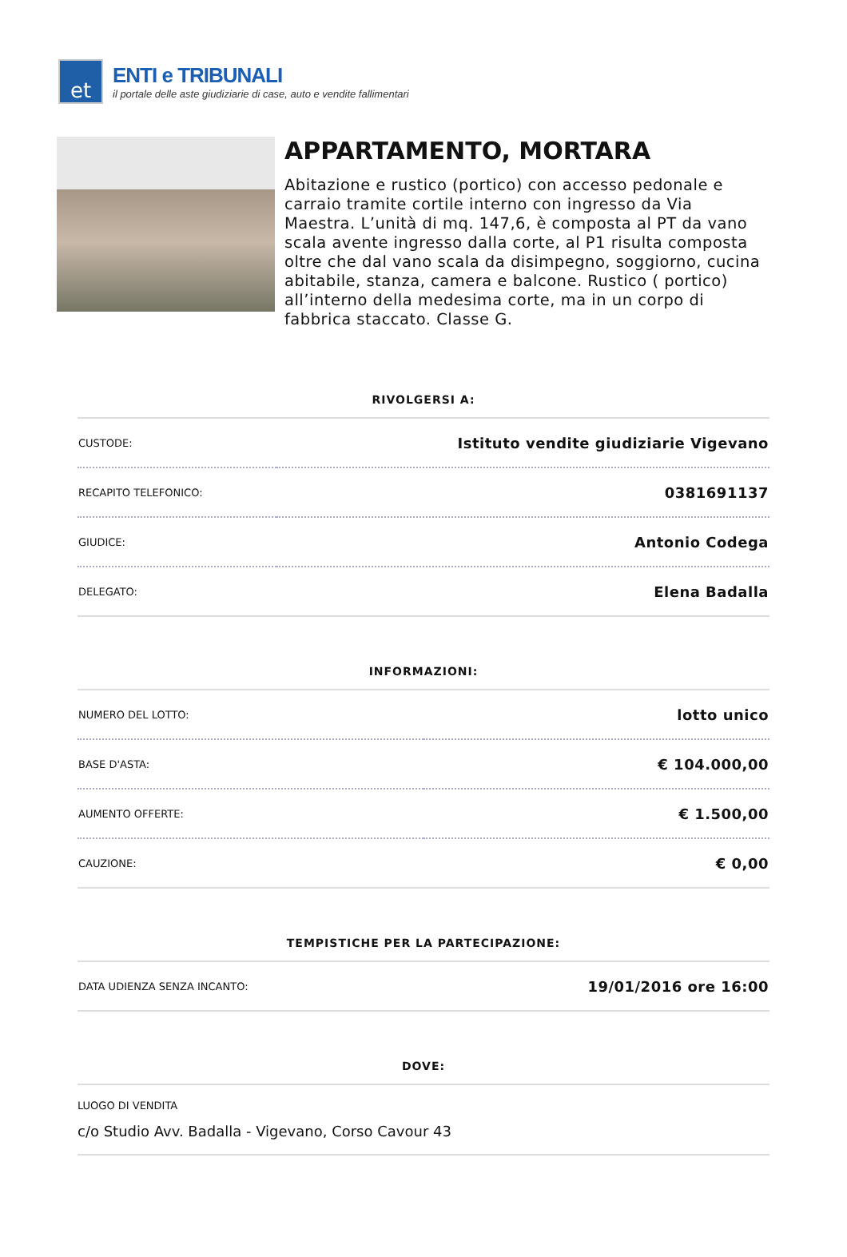et
ENTI e TRIBUNALI
il portale delle aste giudiziarie di case, auto e vendite fallimentari
APPARTAMENTO, MORTARA
Abitazione e rustico (portico) con accesso pedonale e carraio tramite cortile interno con ingresso da Via Maestra. L’unità di mq. 147,6, è composta al PT da vano scala avente ingresso dalla corte, al P1 risulta composta oltre che dal vano scala da disimpegno, soggiorno, cucina abitabile, stanza, camera e balcone. Rustico ( portico) all’interno della medesima corte, ma in un corpo di fabbrica staccato. Classe G.
RIVOLGERSI A:
| CUSTODE: | Istituto vendite giudiziarie Vigevano |
| RECAPITO TELEFONICO: | 0381691137 |
| GIUDICE: | Antonio Codega |
| DELEGATO: | Elena Badalla |
INFORMAZIONI:
| NUMERO DEL LOTTO: | lotto unico |
| BASE D'ASTA: | € 104.000,00 |
| AUMENTO OFFERTE: | € 1.500,00 |
| CAUZIONE: | € 0,00 |
TEMPISTICHE PER LA PARTECIPAZIONE:
| DATA UDIENZA SENZA INCANTO: | 19/01/2016 ore 16:00 |
DOVE:
LUOGO DI VENDITA
c/o Studio Avv. Badalla - Vigevano, Corso Cavour 43